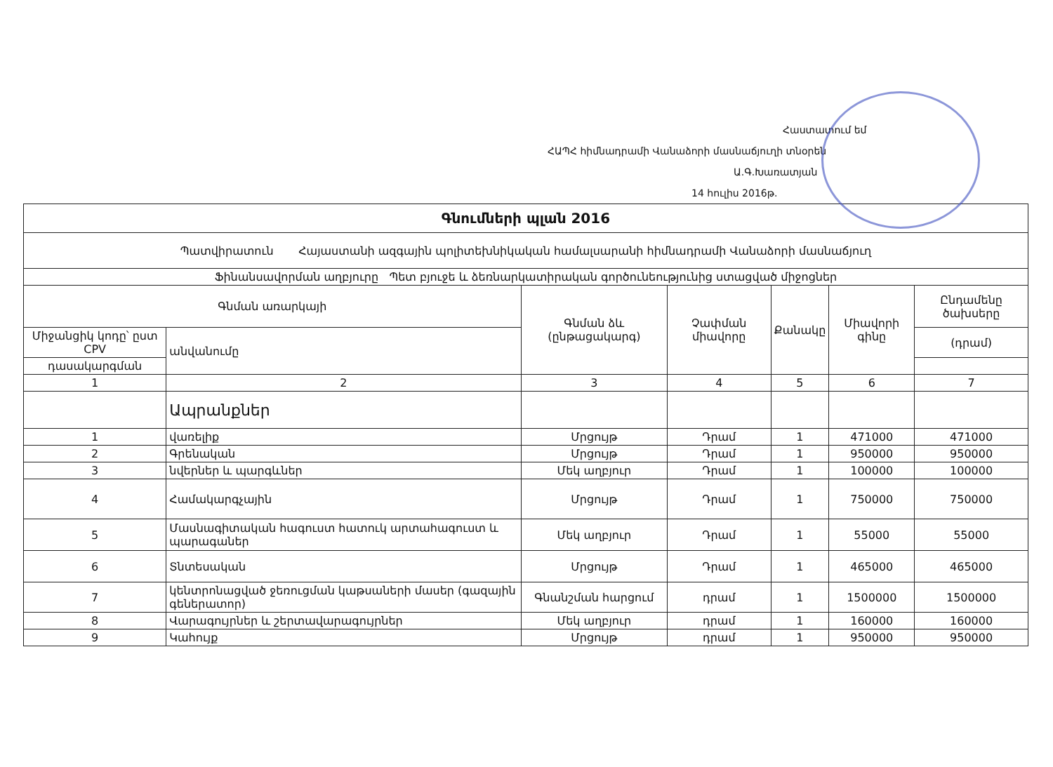Հաստատում եմ
ՀԱՊՀ հիմնադրամի Վանաձորի մասնաճյուղի տնօրեն
Ա.Գ.Խառատյան
14 հուլիս 2016թ.
| Գնումների պլան 2016 | | | | | | |
| Պատվիրատուն Հայաստանի ազգային պոլիտեխնիկական համալսարանի հիմնադրամի Վանաձորի մասնաճյուղ | | | | | | |
| Ֆինանսավորման աղբյուրը Պետ բյուջե և ձեռնարկատիրական գործունեությունից ստացված միջոցներ | | | | | | |
| Գնման առարկայի | | Գնման ձև (ընթացակարգ) | Չափման միավորը | Քանակը | Միավորի գինը | Ընդամենը ծախսերը |
| Միջանցիկ կոդը՝ ըստ CPV | անվանումը | | | | | (դրամ) |
| դասակարգման | | | | | | |
| 1 | 2 | 3 | 4 | 5 | 6 | 7 |
| | Ապրանքներ | | | | | |
| 1 | վառելիք | Մրցույթ | Դրամ | 1 | 471000 | 471000 |
| 2 | Գրենական | Մրցույթ | Դրամ | 1 | 950000 | 950000 |
| 3 | նվերներ և պարգևներ | Մեկ աղբյուր | Դրամ | 1 | 100000 | 100000 |
| 4 | Համակարգչային | Մրցույթ | Դրամ | 1 | 750000 | 750000 |
| 5 | Մասնագիտական հագուստ հատուկ արտահագուստ և պարագաներ | Մեկ աղբյուր | Դրամ | 1 | 55000 | 55000 |
| 6 | Տնտեսական | Մրցույթ | Դրամ | 1 | 465000 | 465000 |
| 7 | կենտրոնացված ջեռուցման կաթսաների մասեր (գազային գեներատոր) | Գնանշման հարցում | դրամ | 1 | 1500000 | 1500000 |
| 8 | Վարագույրներ և շերտավարագույրներ | Մեկ աղբյուր | դրամ | 1 | 160000 | 160000 |
| 9 | Կահույք | Մրցույթ | դրամ | 1 | 950000 | 950000 |